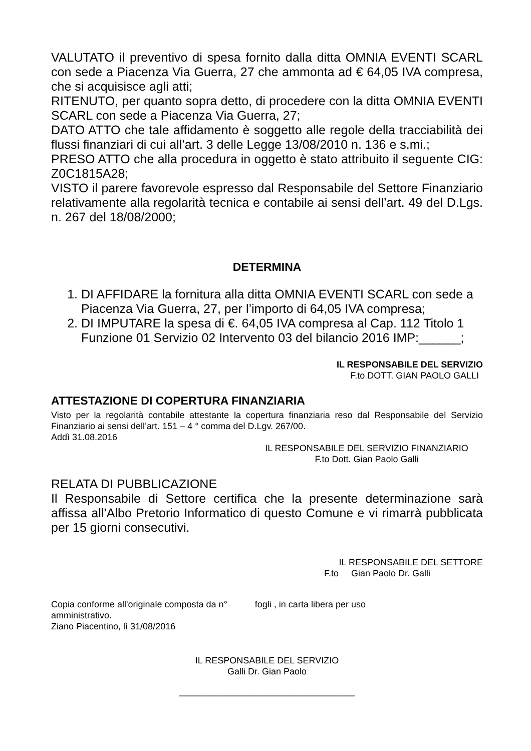VALUTATO il preventivo di spesa fornito dalla ditta OMNIA EVENTI SCARL con sede a Piacenza Via Guerra, 27 che ammonta ad € 64,05 IVA compresa, che si acquisisce agli atti;
RITENUTO, per quanto sopra detto, di procedere con la ditta OMNIA EVENTI SCARL con sede a Piacenza Via Guerra, 27;
DATO ATTO che tale affidamento è soggetto alle regole della tracciabilità dei flussi finanziari di cui all’art. 3 delle Legge 13/08/2010 n. 136 e s.mi.;
PRESO ATTO che alla procedura in oggetto è stato attribuito il seguente CIG: Z0C1815A28;
VISTO il parere favorevole espresso dal Responsabile del Settore Finanziario relativamente alla regolarità tecnica e contabile ai sensi dell’art. 49 del D.Lgs. n. 267 del 18/08/2000;
DETERMINA
1. DI AFFIDARE la fornitura alla ditta OMNIA EVENTI SCARL con sede a Piacenza Via Guerra, 27, per l’importo di 64,05 IVA compresa;
2. DI IMPUTARE la spesa di €. 64,05 IVA compresa al Cap. 112 Titolo 1 Funzione 01 Servizio 02 Intervento 03 del bilancio 2016 IMP:______;
IL RESPONSABILE DEL SERVIZIO
F.to DOTT. GIAN PAOLO GALLI
ATTESTAZIONE DI COPERTURA FINANZIARIA
Visto per la regolarità contabile attestante la copertura finanziaria reso dal Responsabile del Servizio Finanziario ai sensi dell’art. 151 – 4 ° comma del D.Lgv. 267/00.
Addì 31.08.2016
IL RESPONSABILE DEL SERVIZIO FINANZIARIO
F.to Dott. Gian Paolo Galli
RELATA DI PUBBLICAZIONE
Il Responsabile di Settore certifica che la presente determinazione sarà affissa all’Albo Pretorio Informatico di questo Comune e vi rimarrà pubblicata per 15 giorni consecutivi.
IL RESPONSABILE DEL SETTORE
F.to Gian Paolo Dr. Galli
Copia conforme all'originale composta da n° fogli , in carta libera per uso
amministrativo.
Ziano Piacentino, lì 31/08/2016
IL RESPONSABILE DEL SERVIZIO
Galli Dr. Gian Paolo
___________________________________